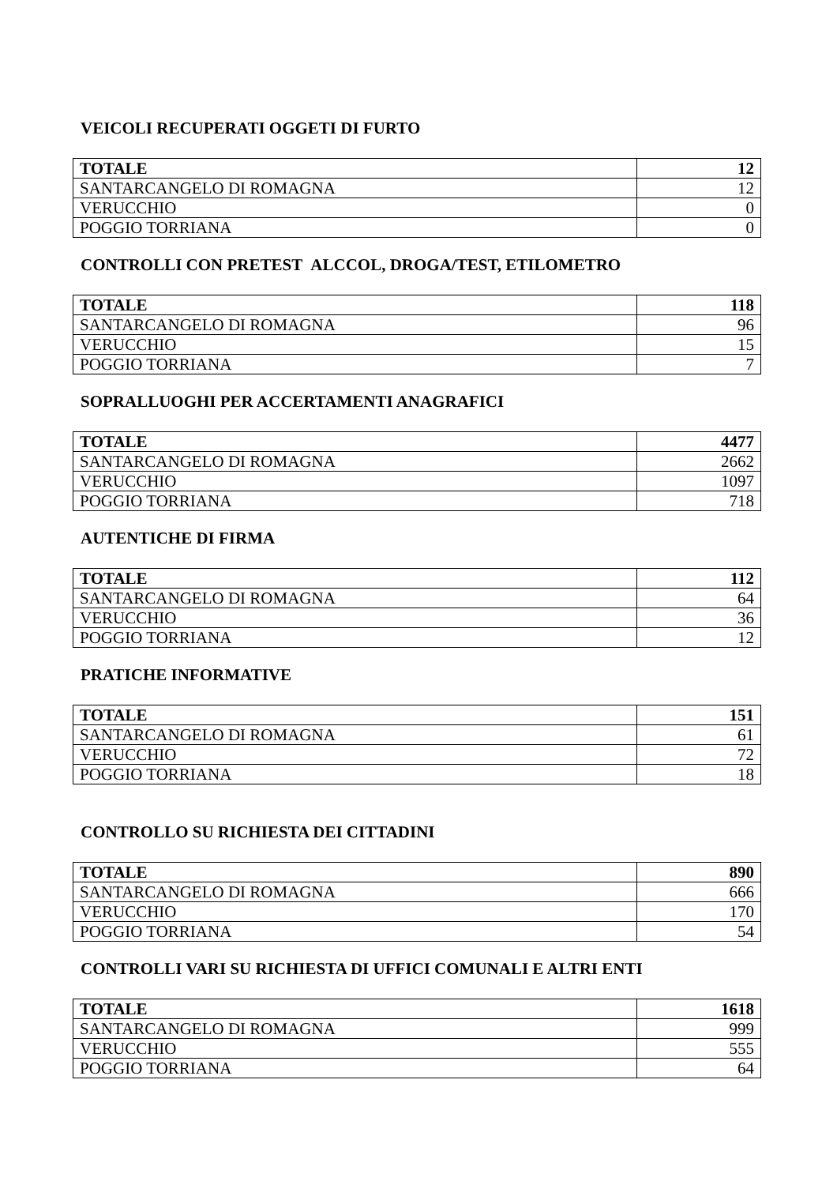VEICOLI RECUPERATI OGGETI DI FURTO
| TOTALE | 12 |
| SANTARCANGELO DI ROMAGNA | 12 |
| VERUCCHIO | 0 |
| POGGIO TORRIANA | 0 |
CONTROLLI CON PRETEST ALCCOL, DROGA/TEST, ETILOMETRO
| TOTALE | 118 |
| SANTARCANGELO DI ROMAGNA | 96 |
| VERUCCHIO | 15 |
| POGGIO TORRIANA | 7 |
SOPRALLUOGHI PER ACCERTAMENTI ANAGRAFICI
| TOTALE | 4477 |
| SANTARCANGELO DI ROMAGNA | 2662 |
| VERUCCHIO | 1097 |
| POGGIO TORRIANA | 718 |
AUTENTICHE DI FIRMA
| TOTALE | 112 |
| SANTARCANGELO DI ROMAGNA | 64 |
| VERUCCHIO | 36 |
| POGGIO TORRIANA | 12 |
PRATICHE INFORMATIVE
| TOTALE | 151 |
| SANTARCANGELO DI ROMAGNA | 61 |
| VERUCCHIO | 72 |
| POGGIO TORRIANA | 18 |
CONTROLLO SU RICHIESTA DEI CITTADINI
| TOTALE | 890 |
| SANTARCANGELO DI ROMAGNA | 666 |
| VERUCCHIO | 170 |
| POGGIO TORRIANA | 54 |
CONTROLLI VARI SU RICHIESTA DI UFFICI COMUNALI E ALTRI ENTI
| TOTALE | 1618 |
| SANTARCANGELO DI ROMAGNA | 999 |
| VERUCCHIO | 555 |
| POGGIO TORRIANA | 64 |